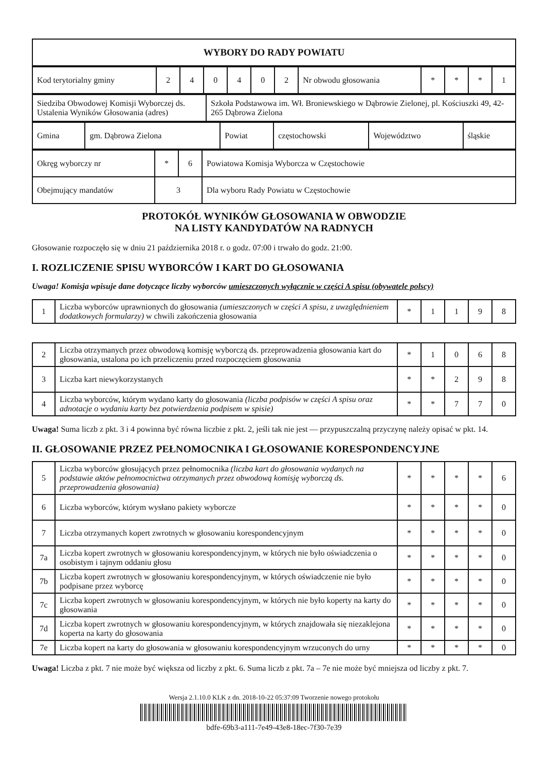| WYBORY DO RADY POWIATU |
| Kod terytorialny gminy | 2 | 4 | 0 | 4 | 0 | 2 | Nr obwodu głosowania | * | * | * | 1 |
| Siedziba Obwodowej Komisji Wyborczej ds. Ustalenia Wyników Głosowania (adres) | Szkoła Podstawowa im. Wł. Broniewskiego w Dąbrowie Zielonej, pl. Kościuszki 49, 42-265 Dąbrowa Zielona |
| Gmina | gm. Dąbrowa Zielona | Powiat | częstochowski | Województwo | śląskie |
| Okręg wyborczy nr | * | 6 | Powiatowa Komisja Wyborcza w Częstochowie |
| Obejmujący mandatów | 3 | | Dla wyboru Rady Powiatu w Częstochowie |
PROTOKÓŁ WYNIKÓW GŁOSOWANIA W OBWODZIE
NA LISTY KANDYDATÓW NA RADNYCH
Głosowanie rozpoczęło się w dniu 21 października 2018 r. o godz. 07:00 i trwało do godz. 21:00.
I. ROZLICZENIE SPISU WYBORCÓW I KART DO GŁOSOWANIA
Uwaga! Komisja wpisuje dane dotyczące liczby wyborców umieszczonych wyłącznie w części A spisu (obywatele polscy)
| 1 | Liczba wyborców uprawnionych do głosowania (umieszczonych w części A spisu, z uwzględnieniem dodatkowych formularzy) w chwili zakończenia głosowania | * | 1 | 1 | 9 | 8 |
| 2 | Liczba otrzymanych przez obwodową komisję wyborczą ds. przeprowadzenia głosowania kart do głosowania, ustalona po ich przeliczeniu przed rozpoczęciem głosowania | * | 1 | 0 | 6 | 8 |
| 3 | Liczba kart niewykorzystanych | * | * | 2 | 9 | 8 |
| 4 | Liczba wyborców, którym wydano karty do głosowania (liczba podpisów w części A spisu oraz adnotacje o wydaniu karty bez potwierdzenia podpisem w spisie) | * | * | 7 | 7 | 0 |
Uwaga! Suma liczb z pkt. 3 i 4 powinna być równa liczbie z pkt. 2, jeśli tak nie jest — przypuszczalną przyczynę należy opisać w pkt. 14.
II. GŁOSOWANIE PRZEZ PEŁNOMOCNIKA I GŁOSOWANIE KORESPONDENCYJNE
| 5 | Liczba wyborców głosujących przez pełnomocnika (liczba kart do głosowania wydanych na podstawie aktów pełnomocnictwa otrzymanych przez obwodową komisję wyborczą ds. przeprowadzenia głosowania) | * | * | * | * | 6 |
| 6 | Liczba wyborców, którym wysłano pakiety wyborcze | * | * | * | * | 0 |
| 7 | Liczba otrzymanych kopert zwrotnych w głosowaniu korespondencyjnym | * | * | * | * | 0 |
| 7a | Liczba kopert zwrotnych w głosowaniu korespondencyjnym, w których nie było oświadczenia o osobistym i tajnym oddaniu głosu | * | * | * | * | 0 |
| 7b | Liczba kopert zwrotnych w głosowaniu korespondencyjnym, w których oświadczenie nie było podpisane przez wyborcę | * | * | * | * | 0 |
| 7c | Liczba kopert zwrotnych w głosowaniu korespondencyjnym, w których nie było koperty na karty do głosowania | * | * | * | * | 0 |
| 7d | Liczba kopert zwrotnych w głosowaniu korespondencyjnym, w których znajdowała się niezaklejona koperta na karty do głosowania | * | * | * | * | 0 |
| 7e | Liczba kopert na karty do głosowania w głosowaniu korespondencyjnym wrzuconych do urny | * | * | * | * | 0 |
Uwaga! Liczba z pkt. 7 nie może być większa od liczby z pkt. 6. Suma liczb z pkt. 7a – 7e nie może być mniejsza od liczby z pkt. 7.
Wersja 2.1.10.0 KLK z dn. 2018-10-22 05:37:09 Tworzenie nowego protokołu
bdfe-69b3-a111-7e49-43e8-18ec-7f30-7e39